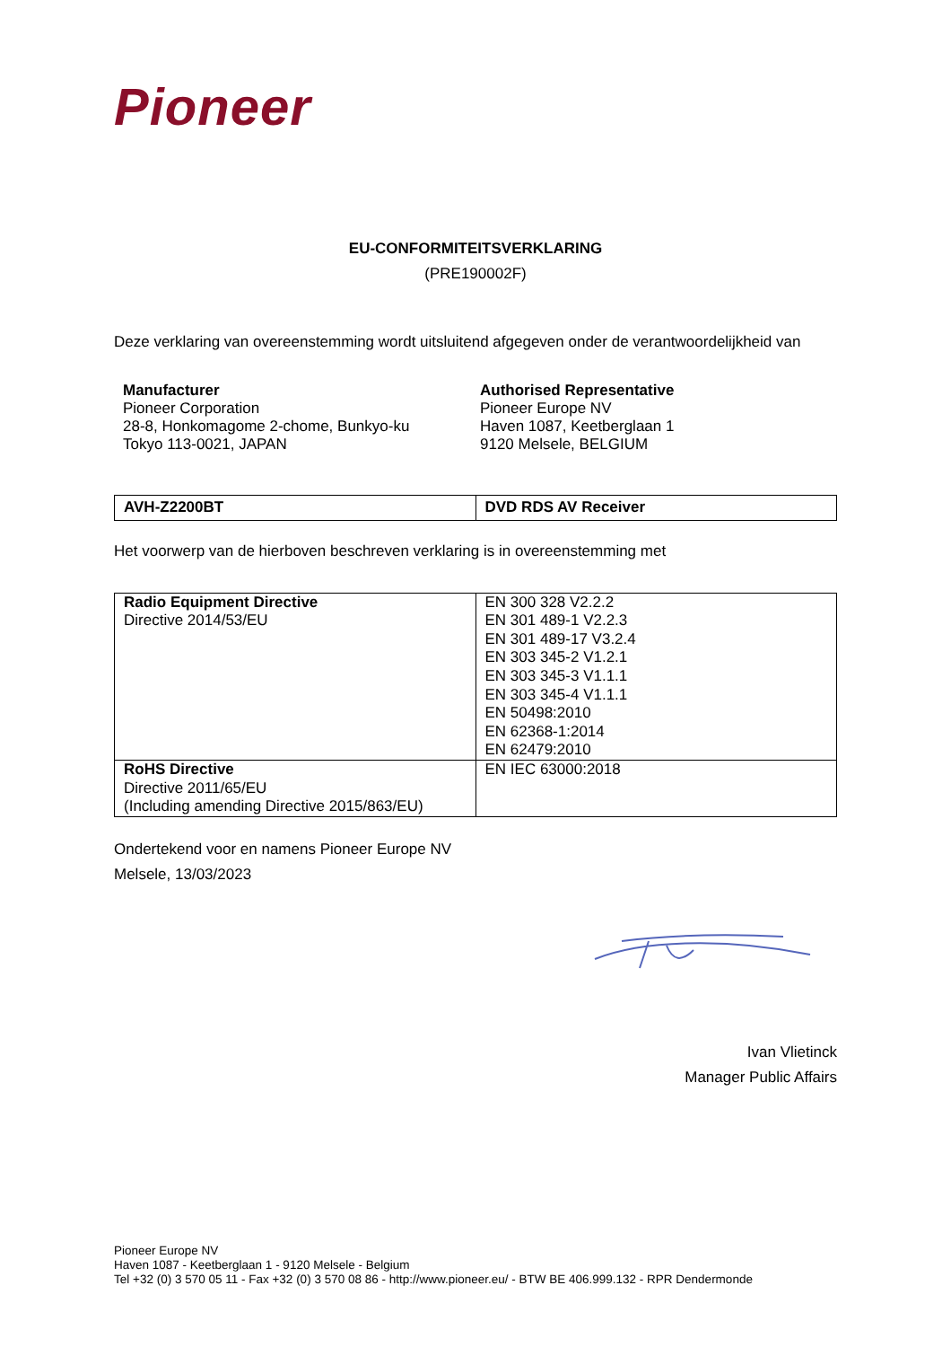Pioneer
EU-CONFORMITEITSVERKLARING
(PRE190002F)
Deze verklaring van overeenstemming wordt uitsluitend afgegeven onder de verantwoordelijkheid van
Manufacturer
Pioneer Corporation
28-8, Honkomagome 2-chome, Bunkyo-ku
Tokyo 113-0021, JAPAN
Authorised Representative
Pioneer Europe NV
Haven 1087, Keetberglaan 1
9120 Melsele, BELGIUM
| AVH-Z2200BT | DVD RDS AV Receiver |
Het voorwerp van de hierboven beschreven verklaring is in overeenstemming met
| Radio Equipment Directive Directive 2014/53/EU | EN 300 328 V2.2.2 EN 301 489-1 V2.2.3 EN 301 489-17 V3.2.4 EN 303 345-2 V1.2.1 EN 303 345-3 V1.1.1 EN 303 345-4 V1.1.1 EN 50498:2010 EN 62368-1:2014 EN 62479:2010 |
| RoHS Directive Directive 2011/65/EU (Including amending Directive 2015/863/EU) | EN IEC 63000:2018 |
Ondertekend voor en namens Pioneer Europe NV
Melsele, 13/03/2023
Ivan Vlietinck
Manager Public Affairs
Pioneer Europe NV
Haven 1087 - Keetberglaan 1 - 9120 Melsele - Belgium
Tel +32 (0) 3 570 05 11 - Fax +32 (0) 3 570 08 86 - http://www.pioneer.eu/ - BTW BE 406.999.132 - RPR Dendermonde